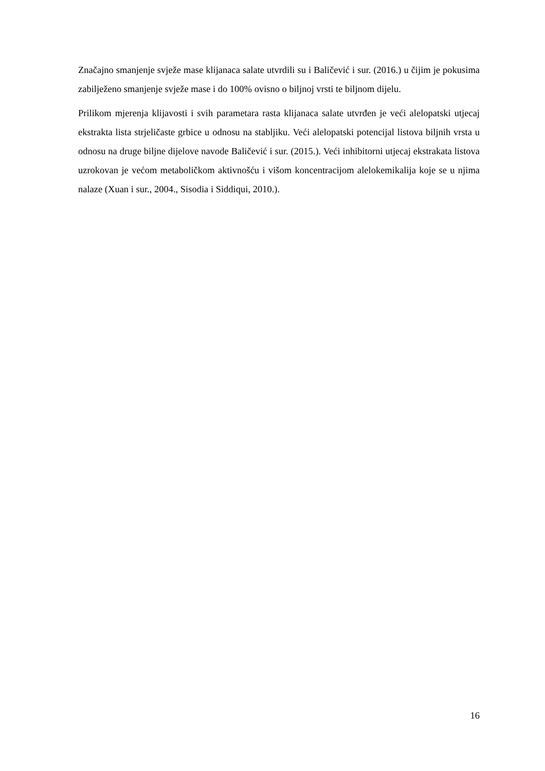Značajno smanjenje svježe mase klijanaca salate utvrdili su i Baličević i sur. (2016.) u čijim je pokusima zabilježeno smanjenje svježe mase i do 100% ovisno o biljnoj vrsti te biljnom dijelu.
Prilikom mjerenja klijavosti i svih parametara rasta klijanaca salate utvrđen je veći alelopatski utjecaj ekstrakta lista strjeličaste grbice u odnosu na stabljiku. Veći alelopatski potencijal listova biljnih vrsta u odnosu na druge biljne dijelove navode Baličević i sur. (2015.). Veći inhibitorni utjecaj ekstrakata listova uzrokovan je većom metaboličkom aktivnošću i višom koncentracijom alelokemikalija koje se u njima nalaze (Xuan i sur., 2004., Sisodia i Siddiqui, 2010.).
16